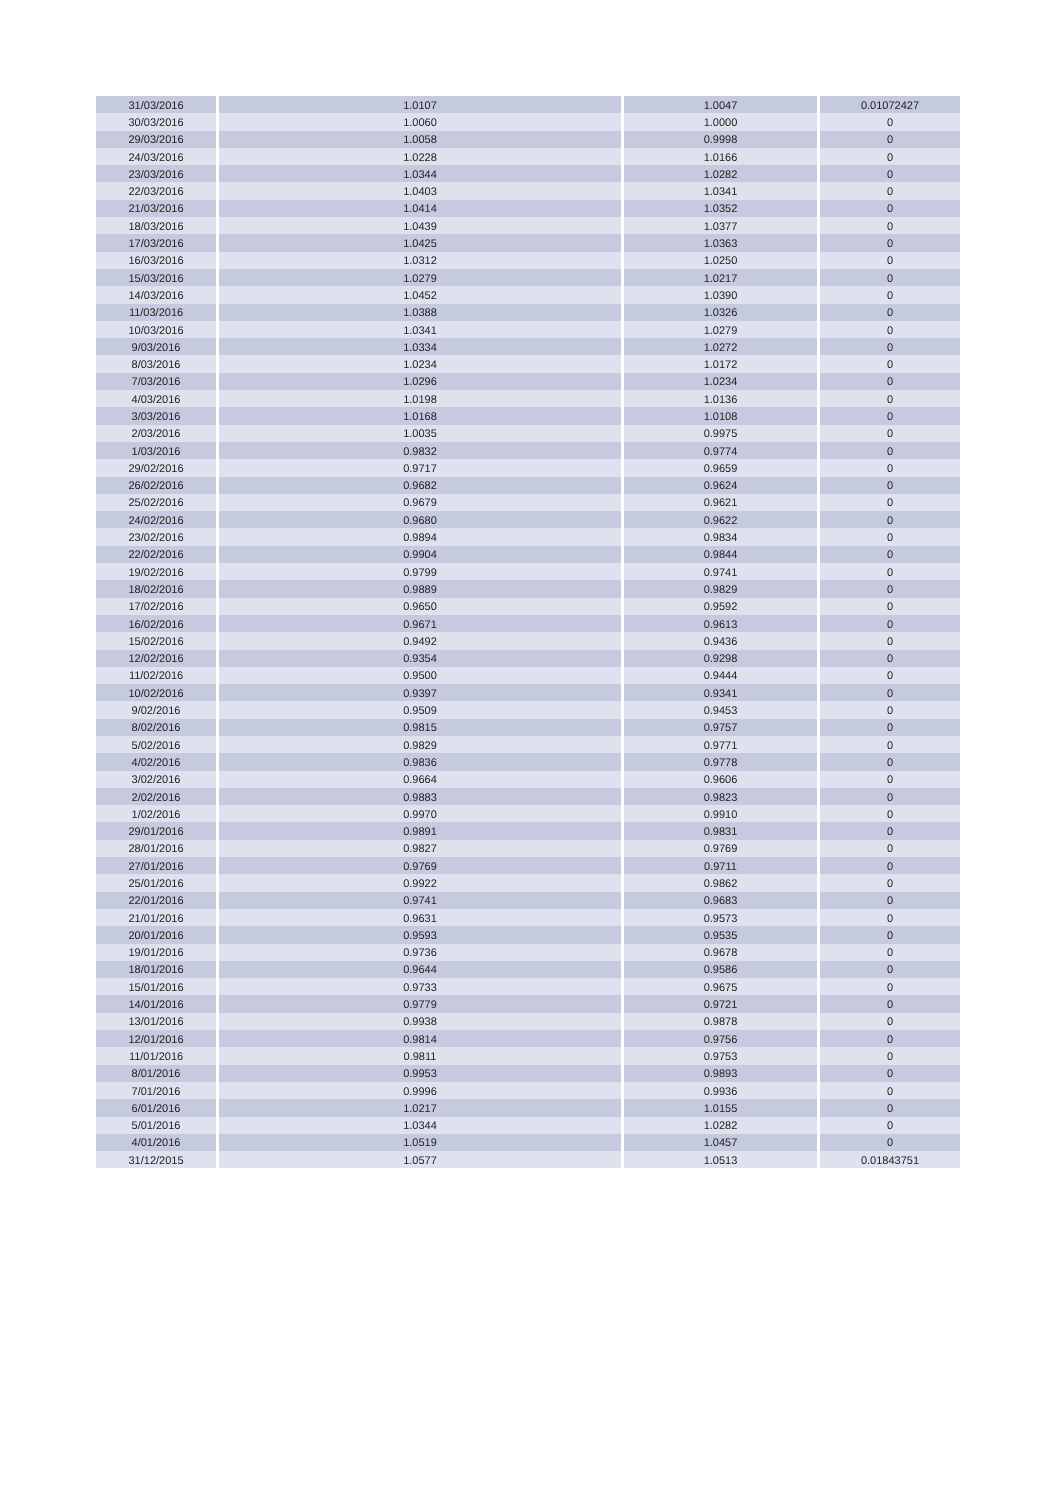| 31/03/2016 | 1.0107 | 1.0047 | 0.01072427 |
| 30/03/2016 | 1.0060 | 1.0000 | 0 |
| 29/03/2016 | 1.0058 | 0.9998 | 0 |
| 24/03/2016 | 1.0228 | 1.0166 | 0 |
| 23/03/2016 | 1.0344 | 1.0282 | 0 |
| 22/03/2016 | 1.0403 | 1.0341 | 0 |
| 21/03/2016 | 1.0414 | 1.0352 | 0 |
| 18/03/2016 | 1.0439 | 1.0377 | 0 |
| 17/03/2016 | 1.0425 | 1.0363 | 0 |
| 16/03/2016 | 1.0312 | 1.0250 | 0 |
| 15/03/2016 | 1.0279 | 1.0217 | 0 |
| 14/03/2016 | 1.0452 | 1.0390 | 0 |
| 11/03/2016 | 1.0388 | 1.0326 | 0 |
| 10/03/2016 | 1.0341 | 1.0279 | 0 |
| 9/03/2016 | 1.0334 | 1.0272 | 0 |
| 8/03/2016 | 1.0234 | 1.0172 | 0 |
| 7/03/2016 | 1.0296 | 1.0234 | 0 |
| 4/03/2016 | 1.0198 | 1.0136 | 0 |
| 3/03/2016 | 1.0168 | 1.0108 | 0 |
| 2/03/2016 | 1.0035 | 0.9975 | 0 |
| 1/03/2016 | 0.9832 | 0.9774 | 0 |
| 29/02/2016 | 0.9717 | 0.9659 | 0 |
| 26/02/2016 | 0.9682 | 0.9624 | 0 |
| 25/02/2016 | 0.9679 | 0.9621 | 0 |
| 24/02/2016 | 0.9680 | 0.9622 | 0 |
| 23/02/2016 | 0.9894 | 0.9834 | 0 |
| 22/02/2016 | 0.9904 | 0.9844 | 0 |
| 19/02/2016 | 0.9799 | 0.9741 | 0 |
| 18/02/2016 | 0.9889 | 0.9829 | 0 |
| 17/02/2016 | 0.9650 | 0.9592 | 0 |
| 16/02/2016 | 0.9671 | 0.9613 | 0 |
| 15/02/2016 | 0.9492 | 0.9436 | 0 |
| 12/02/2016 | 0.9354 | 0.9298 | 0 |
| 11/02/2016 | 0.9500 | 0.9444 | 0 |
| 10/02/2016 | 0.9397 | 0.9341 | 0 |
| 9/02/2016 | 0.9509 | 0.9453 | 0 |
| 8/02/2016 | 0.9815 | 0.9757 | 0 |
| 5/02/2016 | 0.9829 | 0.9771 | 0 |
| 4/02/2016 | 0.9836 | 0.9778 | 0 |
| 3/02/2016 | 0.9664 | 0.9606 | 0 |
| 2/02/2016 | 0.9883 | 0.9823 | 0 |
| 1/02/2016 | 0.9970 | 0.9910 | 0 |
| 29/01/2016 | 0.9891 | 0.9831 | 0 |
| 28/01/2016 | 0.9827 | 0.9769 | 0 |
| 27/01/2016 | 0.9769 | 0.9711 | 0 |
| 25/01/2016 | 0.9922 | 0.9862 | 0 |
| 22/01/2016 | 0.9741 | 0.9683 | 0 |
| 21/01/2016 | 0.9631 | 0.9573 | 0 |
| 20/01/2016 | 0.9593 | 0.9535 | 0 |
| 19/01/2016 | 0.9736 | 0.9678 | 0 |
| 18/01/2016 | 0.9644 | 0.9586 | 0 |
| 15/01/2016 | 0.9733 | 0.9675 | 0 |
| 14/01/2016 | 0.9779 | 0.9721 | 0 |
| 13/01/2016 | 0.9938 | 0.9878 | 0 |
| 12/01/2016 | 0.9814 | 0.9756 | 0 |
| 11/01/2016 | 0.9811 | 0.9753 | 0 |
| 8/01/2016 | 0.9953 | 0.9893 | 0 |
| 7/01/2016 | 0.9996 | 0.9936 | 0 |
| 6/01/2016 | 1.0217 | 1.0155 | 0 |
| 5/01/2016 | 1.0344 | 1.0282 | 0 |
| 4/01/2016 | 1.0519 | 1.0457 | 0 |
| 31/12/2015 | 1.0577 | 1.0513 | 0.01843751 |